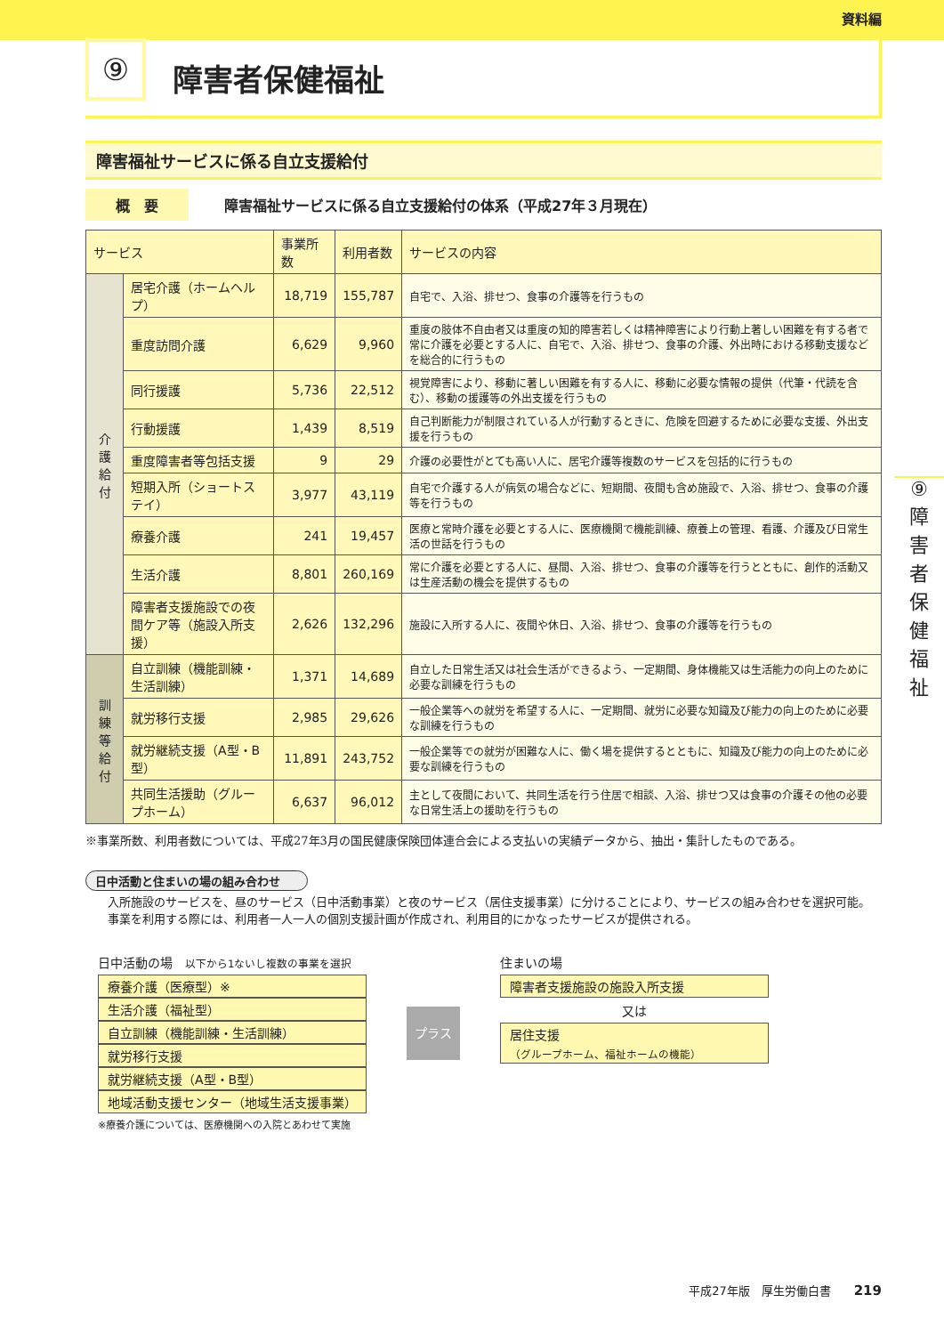資料編
⑨
障害者保健福祉
障害福祉サービスに係る自立支援給付
概　要 障害福祉サービスに係る自立支援給付の体系（平成27年３月現在）
| サービス | | 事業所数 | 利用者数 | サービスの内容 |
| --- | --- | --- | --- | --- |
| 介護給付 | 居宅介護（ホームヘルプ） | 18,719 | 155,787 | 自宅で、入浴、排せつ、食事の介護等を行うもの |
| | 重度訪問介護 | 6,629 | 9,960 | 重度の肢体不自由者又は重度の知的障害若しくは精神障害により行動上著しい困難を有する者で常に介護を必要とする人に、自宅で、入浴、排せつ、食事の介護、外出時における移動支援などを総合的に行うもの |
| | 同行援護 | 5,736 | 22,512 | 視覚障害により、移動に著しい困難を有する人に、移動に必要な情報の提供（代筆・代読を含む）、移動の援護等の外出支援を行うもの |
| | 行動援護 | 1,439 | 8,519 | 自己判断能力が制限されている人が行動するときに、危険を回避するために必要な支援、外出支援を行うもの |
| | 重度障害者等包括支援 | 9 | 29 | 介護の必要性がとても高い人に、居宅介護等複数のサービスを包括的に行うもの |
| | 短期入所（ショートステイ） | 3,977 | 43,119 | 自宅で介護する人が病気の場合などに、短期間、夜間も含め施設で、入浴、排せつ、食事の介護等を行うもの |
| | 療養介護 | 241 | 19,457 | 医療と常時介護を必要とする人に、医療機関で機能訓練、療養上の管理、看護、介護及び日常生活の世話を行うもの |
| | 生活介護 | 8,801 | 260,169 | 常に介護を必要とする人に、昼間、入浴、排せつ、食事の介護等を行うとともに、創作的活動又は生産活動の機会を提供するもの |
| | 障害者支援施設での夜間ケア等（施設入所支援） | 2,626 | 132,296 | 施設に入所する人に、夜間や休日、入浴、排せつ、食事の介護等を行うもの |
| 訓練等給付 | 自立訓練（機能訓練・生活訓練） | 1,371 | 14,689 | 自立した日常生活又は社会生活ができるよう、一定期間、身体機能又は生活能力の向上のために必要な訓練を行うもの |
| | 就労移行支援 | 2,985 | 29,626 | 一般企業等への就労を希望する人に、一定期間、就労に必要な知識及び能力の向上のために必要な訓練を行うもの |
| | 就労継続支援（A型・B型） | 11,891 | 243,752 | 一般企業等での就労が困難な人に、働く場を提供するとともに、知識及び能力の向上のために必要な訓練を行うもの |
| | 共同生活援助（グループホーム） | 6,637 | 96,012 | 主として夜間において、共同生活を行う住居で相談、入浴、排せつ又は食事の介護その他の必要な日常生活上の援助を行うもの |
※事業所数、利用者数については、平成27年3月の国民健康保険団体連合会による支払いの実績データから、抽出・集計したものである。
日中活動と住まいの場の組み合わせ
入所施設のサービスを、昼のサービス（日中活動事業）と夜のサービス（居住支援事業）に分けることにより、サービスの組み合わせを選択可能。
事業を利用する際には、利用者一人一人の個別支援計画が作成され、利用目的にかなったサービスが提供される。
日中活動の場　以下から1ないし複数の事業を選択
療養介護（医療型）※
生活介護（福祉型）
自立訓練（機能訓練・生活訓練）
就労移行支援
就労継続支援（A型・B型）
地域活動支援センター（地域生活支援事業）
※療養介護については、医療機関への入院とあわせて実施
プラス
住まいの場
障害者支援施設の施設入所支援
又は
居住支援
（グループホーム、福祉ホームの機能）
⑨
障
害
者
保
健
福
祉
平成27年版　厚生労働白書　　219